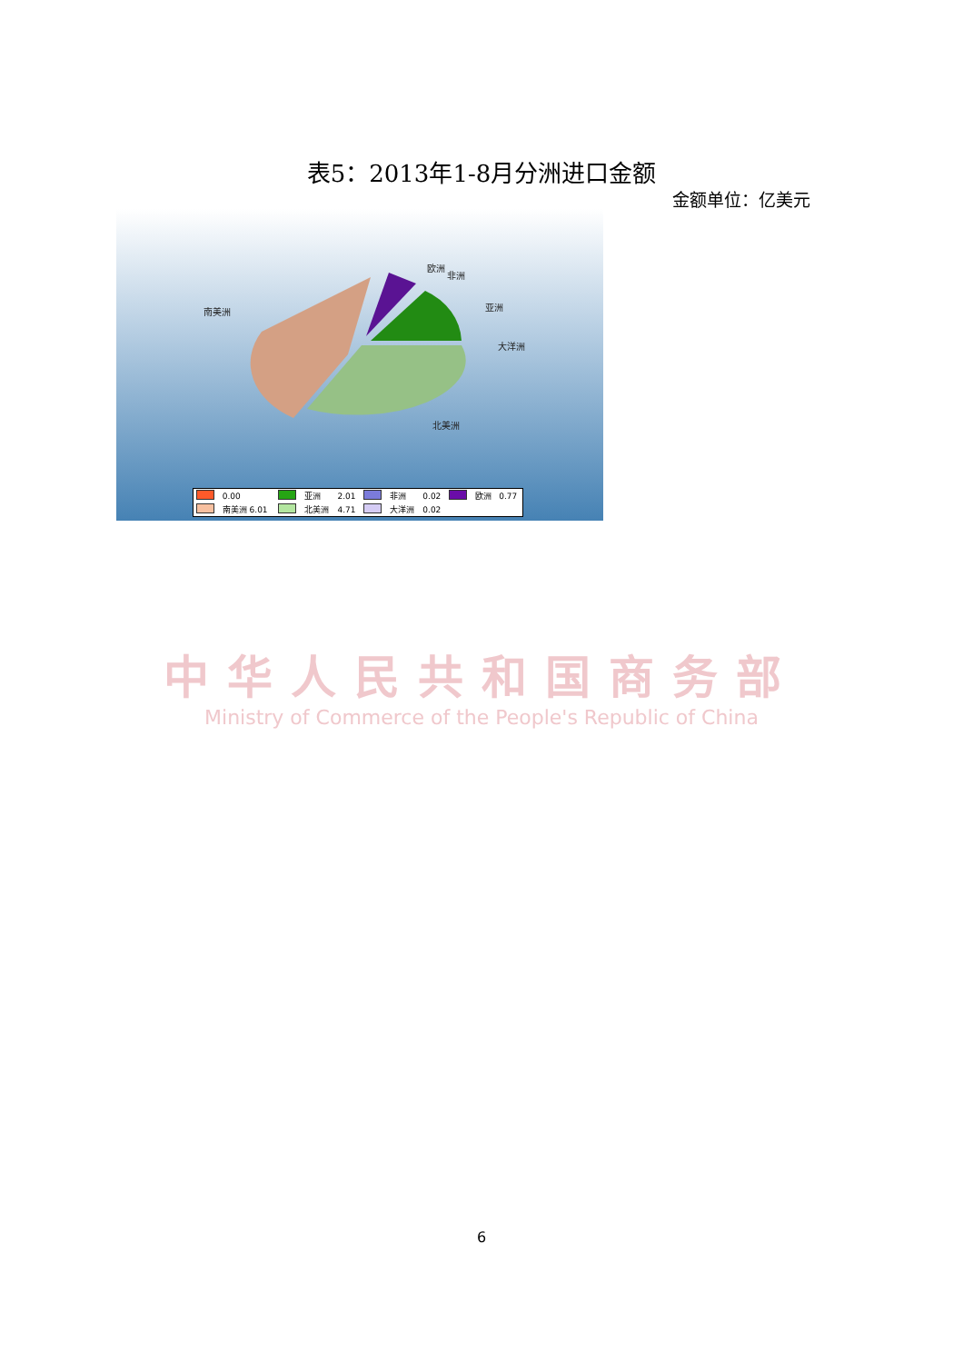表5：2013年1-8月分洲进口金额
金额单位：亿美元
南美洲
欧洲
非洲
亚洲
大洋洲
北美洲
| | 0.00 | | 亚洲 | 2.01 | | 非洲 | 0.02 | | 欧洲 | 0.77 |
| | 南美洲 6.01 | | 北美洲 | 4.71 | | 大洋洲 | 0.02 | | | |
中华人民共和国商务部
Ministry of Commerce of the People's Republic of China
6